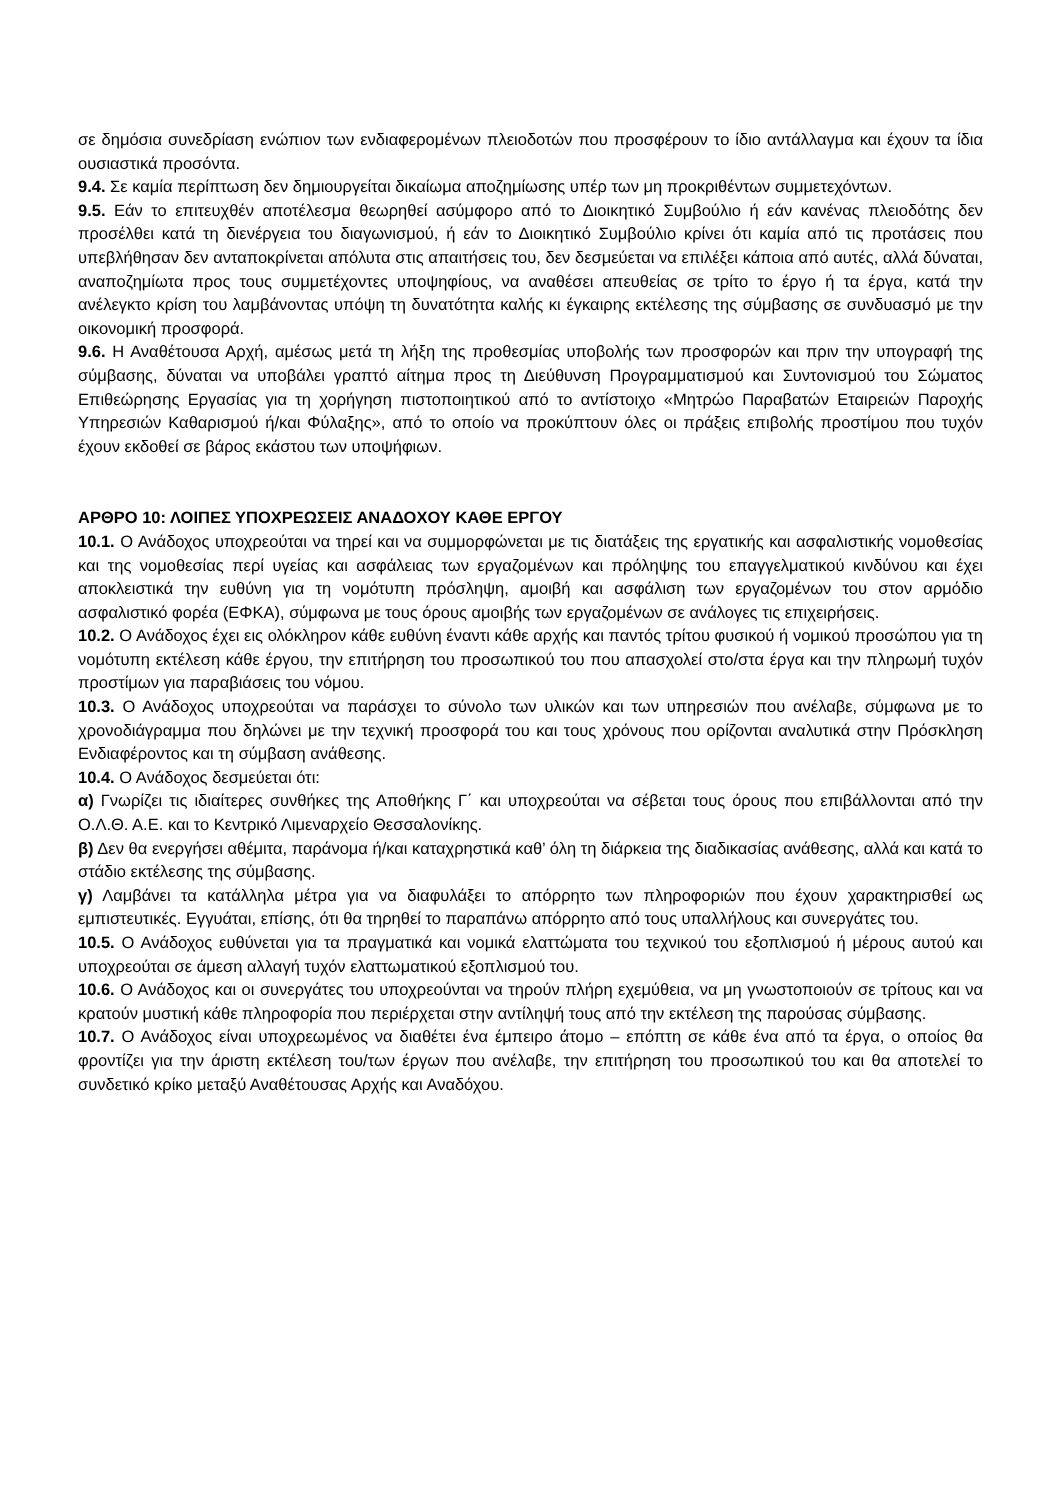σε δημόσια συνεδρίαση ενώπιον των ενδιαφερομένων πλειοδοτών που προσφέρουν το ίδιο αντάλλαγμα και έχουν τα ίδια ουσιαστικά προσόντα.
9.4. Σε καμία περίπτωση δεν δημιουργείται δικαίωμα αποζημίωσης υπέρ των μη προκριθέντων συμμετεχόντων.
9.5. Εάν το επιτευχθέν αποτέλεσμα θεωρηθεί ασύμφορο από το Διοικητικό Συμβούλιο ή εάν κανένας πλειοδότης δεν προσέλθει κατά τη διενέργεια του διαγωνισμού, ή εάν το Διοικητικό Συμβούλιο κρίνει ότι καμία από τις προτάσεις που υπεβλήθησαν δεν ανταποκρίνεται απόλυτα στις απαιτήσεις του, δεν δεσμεύεται να επιλέξει κάποια από αυτές, αλλά δύναται, αναποζημίωτα προς τους συμμετέχοντες υποψηφίους, να αναθέσει απευθείας σε τρίτο το έργο ή τα έργα, κατά την ανέλεγκτο κρίση του λαμβάνοντας υπόψη τη δυνατότητα καλής κι έγκαιρης εκτέλεσης της σύμβασης σε συνδυασμό με την οικονομική προσφορά.
9.6. Η Αναθέτουσα Αρχή, αμέσως μετά τη λήξη της προθεσμίας υποβολής των προσφορών και πριν την υπογραφή της σύμβασης, δύναται να υποβάλει γραπτό αίτημα προς τη Διεύθυνση Προγραμματισμού και Συντονισμού του Σώματος Επιθεώρησης Εργασίας για τη χορήγηση πιστοποιητικού από το αντίστοιχο «Μητρώο Παραβατών Εταιρειών Παροχής Υπηρεσιών Καθαρισμού ή/και Φύλαξης», από το οποίο να προκύπτουν όλες οι πράξεις επιβολής προστίμου που τυχόν έχουν εκδοθεί σε βάρος εκάστου των υποψήφιων.
ΑΡΘΡΟ 10: ΛΟΙΠΕΣ ΥΠΟΧΡΕΩΣΕΙΣ ΑΝΑΔΟΧΟΥ ΚΑΘΕ ΕΡΓΟΥ
10.1. Ο Ανάδοχος υποχρεούται να τηρεί και να συμμορφώνεται με τις διατάξεις της εργατικής και ασφαλιστικής νομοθεσίας και της νομοθεσίας περί υγείας και ασφάλειας των εργαζομένων και πρόληψης του επαγγελματικού κινδύνου και έχει αποκλειστικά την ευθύνη για τη νομότυπη πρόσληψη, αμοιβή και ασφάλιση των εργαζομένων του στον αρμόδιο ασφαλιστικό φορέα (ΕΦΚΑ), σύμφωνα με τους όρους αμοιβής των εργαζομένων σε ανάλογες τις επιχειρήσεις.
10.2. Ο Ανάδοχος έχει εις ολόκληρον κάθε ευθύνη έναντι κάθε αρχής και παντός τρίτου φυσικού ή νομικού προσώπου για τη νομότυπη εκτέλεση κάθε έργου, την επιτήρηση του προσωπικού του που απασχολεί στο/στα έργα και την πληρωμή τυχόν προστίμων για παραβιάσεις του νόμου.
10.3. Ο Ανάδοχος υποχρεούται να παράσχει το σύνολο των υλικών και των υπηρεσιών που ανέλαβε, σύμφωνα με το χρονοδιάγραμμα που δηλώνει με την τεχνική προσφορά του και τους χρόνους που ορίζονται αναλυτικά στην Πρόσκληση Ενδιαφέροντος και τη σύμβαση ανάθεσης.
10.4. Ο Ανάδοχος δεσμεύεται ότι:
α) Γνωρίζει τις ιδιαίτερες συνθήκες της Αποθήκης Γ΄ και υποχρεούται να σέβεται τους όρους που επιβάλλονται από την Ο.Λ.Θ. Α.Ε. και το Κεντρικό Λιμεναρχείο Θεσσαλονίκης.
β) Δεν θα ενεργήσει αθέμιτα, παράνομα ή/και καταχρηστικά καθ’ όλη τη διάρκεια της διαδικασίας ανάθεσης, αλλά και κατά το στάδιο εκτέλεσης της σύμβασης.
γ) Λαμβάνει τα κατάλληλα μέτρα για να διαφυλάξει το απόρρητο των πληροφοριών που έχουν χαρακτηρισθεί ως εμπιστευτικές. Εγγυάται, επίσης, ότι θα τηρηθεί το παραπάνω απόρρητο από τους υπαλλήλους και συνεργάτες του.
10.5. Ο Ανάδοχος ευθύνεται για τα πραγματικά και νομικά ελαττώματα του τεχνικού του εξοπλισμού ή μέρους αυτού και υποχρεούται σε άμεση αλλαγή τυχόν ελαττωματικού εξοπλισμού του.
10.6. Ο Ανάδοχος και οι συνεργάτες του υποχρεούνται να τηρούν πλήρη εχεμύθεια, να μη γνωστοποιούν σε τρίτους και να κρατούν μυστική κάθε πληροφορία που περιέρχεται στην αντίληψή τους από την εκτέλεση της παρούσας σύμβασης.
10.7. Ο Ανάδοχος είναι υποχρεωμένος να διαθέτει ένα έμπειρο άτομο – επόπτη σε κάθε ένα από τα έργα, ο οποίος θα φροντίζει για την άριστη εκτέλεση του/των έργων που ανέλαβε, την επιτήρηση του προσωπικού του και θα αποτελεί το συνδετικό κρίκο μεταξύ Αναθέτουσας Αρχής και Αναδόχου.